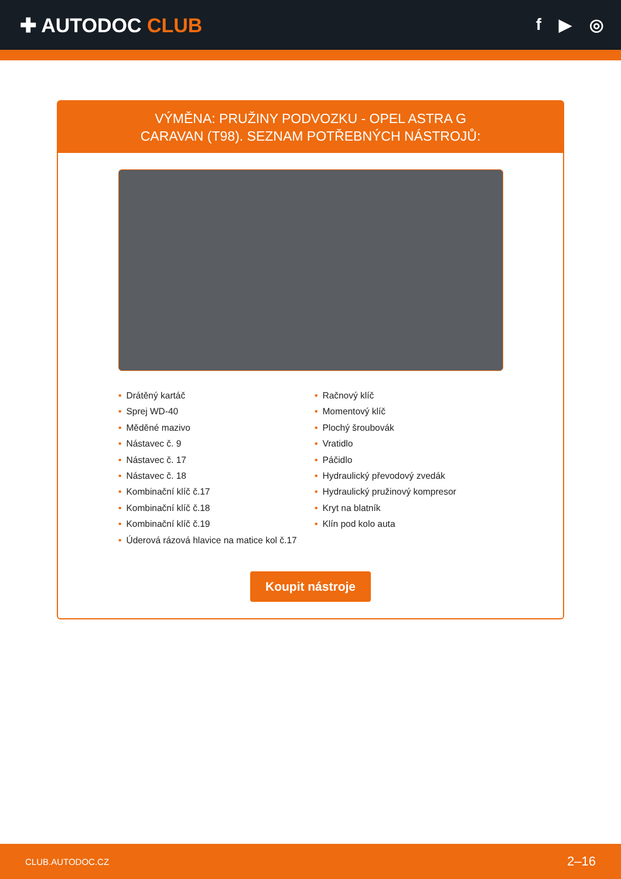✚ AUTODOC CLUB
f ▶ ◎
VÝMĚNA: PRUŽINY PODVOZKU - OPEL ASTRA G
CARAVAN (T98). SEZNAM POTŘEBNÝCH NÁSTROJŮ:
• Drátěný kartáč
• Sprej WD-40
• Měděné mazivo
• Nástavec č. 9
• Nástavec č. 17
• Nástavec č. 18
• Kombinační klíč č.17
• Kombinační klíč č.18
• Kombinační klíč č.19
• Úderová rázová hlavice na matice kol č.17
• Račnový klíč
• Momentový klíč
• Plochý šroubovák
• Vratidlo
• Páčidlo
• Hydraulický převodový zvedák
• Hydraulický pružinový kompresor
• Kryt na blatník
• Klín pod kolo auta
Koupit nástroje
CLUB.AUTODOC.CZ 2–16